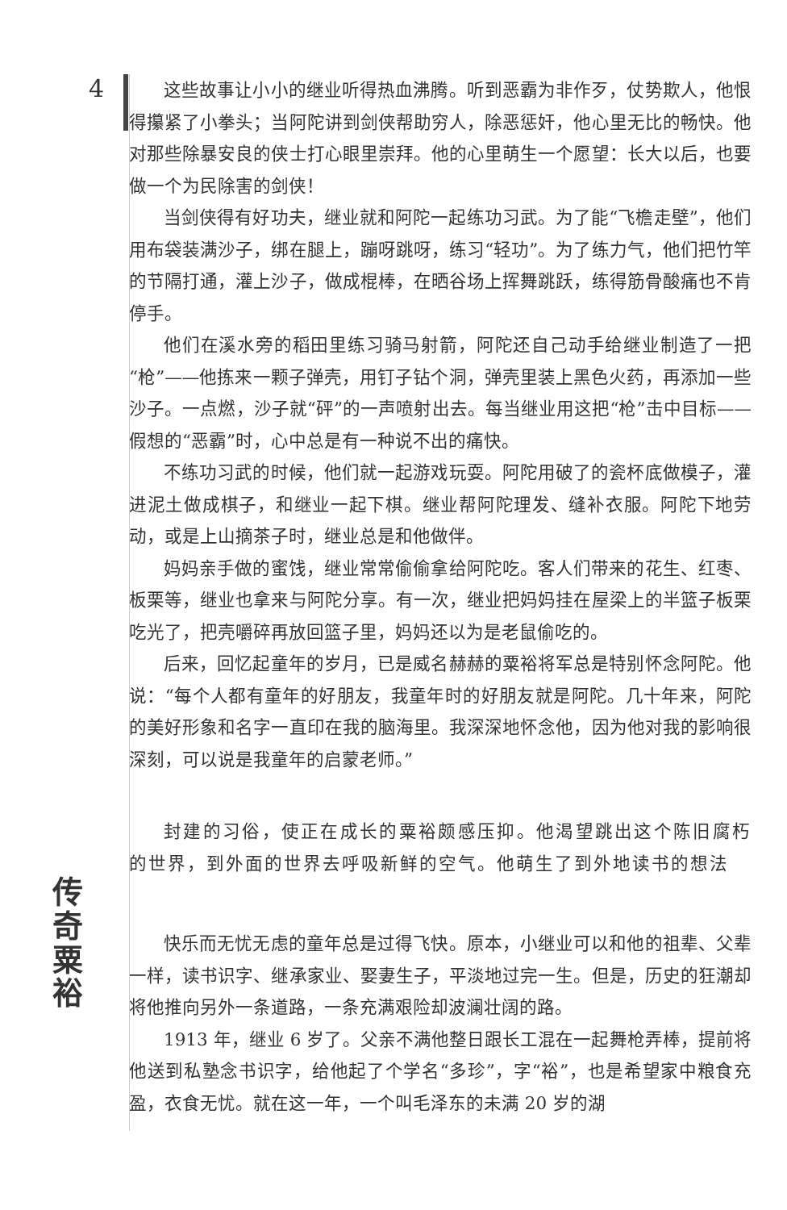4
传
奇
粟
裕
这些故事让小小的继业听得热血沸腾。听到恶霸为非作歹，仗势欺人，他恨得攥紧了小拳头；当阿陀讲到剑侠帮助穷人，除恶惩奸，他心里无比的畅快。他对那些除暴安良的侠士打心眼里崇拜。他的心里萌生一个愿望：长大以后，也要做一个为民除害的剑侠！
当剑侠得有好功夫，继业就和阿陀一起练功习武。为了能“飞檐走壁”，他们用布袋装满沙子，绑在腿上，蹦呀跳呀，练习“轻功”。为了练力气，他们把竹竿的节隔打通，灌上沙子，做成棍棒，在晒谷场上挥舞跳跃，练得筋骨酸痛也不肯停手。
他们在溪水旁的稻田里练习骑马射箭，阿陀还自己动手给继业制造了一把“枪”——他拣来一颗子弹壳，用钉子钻个洞，弹壳里装上黑色火药，再添加一些沙子。一点燃，沙子就“砰”的一声喷射出去。每当继业用这把“枪”击中目标——假想的“恶霸”时，心中总是有一种说不出的痛快。
不练功习武的时候，他们就一起游戏玩耍。阿陀用破了的瓷杯底做模子，灌进泥土做成棋子，和继业一起下棋。继业帮阿陀理发、缝补衣服。阿陀下地劳动，或是上山摘茶子时，继业总是和他做伴。
妈妈亲手做的蜜饯，继业常常偷偷拿给阿陀吃。客人们带来的花生、红枣、板栗等，继业也拿来与阿陀分享。有一次，继业把妈妈挂在屋梁上的半篮子板栗吃光了，把壳嚼碎再放回篮子里，妈妈还以为是老鼠偷吃的。
后来，回忆起童年的岁月，已是威名赫赫的粟裕将军总是特别怀念阿陀。他说：“每个人都有童年的好朋友，我童年时的好朋友就是阿陀。几十年来，阿陀的美好形象和名字一直印在我的脑海里。我深深地怀念他，因为他对我的影响很深刻，可以说是我童年的启蒙老师。”
封建的习俗，使正在成长的粟裕颇感压抑。他渴望跳出这个陈旧腐朽的世界，到外面的世界去呼吸新鲜的空气。他萌生了到外地读书的想法
快乐而无忧无虑的童年总是过得飞快。原本，小继业可以和他的祖辈、父辈一样，读书识字、继承家业、娶妻生子，平淡地过完一生。但是，历史的狂潮却将他推向另外一条道路，一条充满艰险却波澜壮阔的路。
1913 年，继业 6 岁了。父亲不满他整日跟长工混在一起舞枪弄棒，提前将他送到私塾念书识字，给他起了个学名“多珍”，字“裕”，也是希望家中粮食充盈，衣食无忧。就在这一年，一个叫毛泽东的未满 20 岁的湖